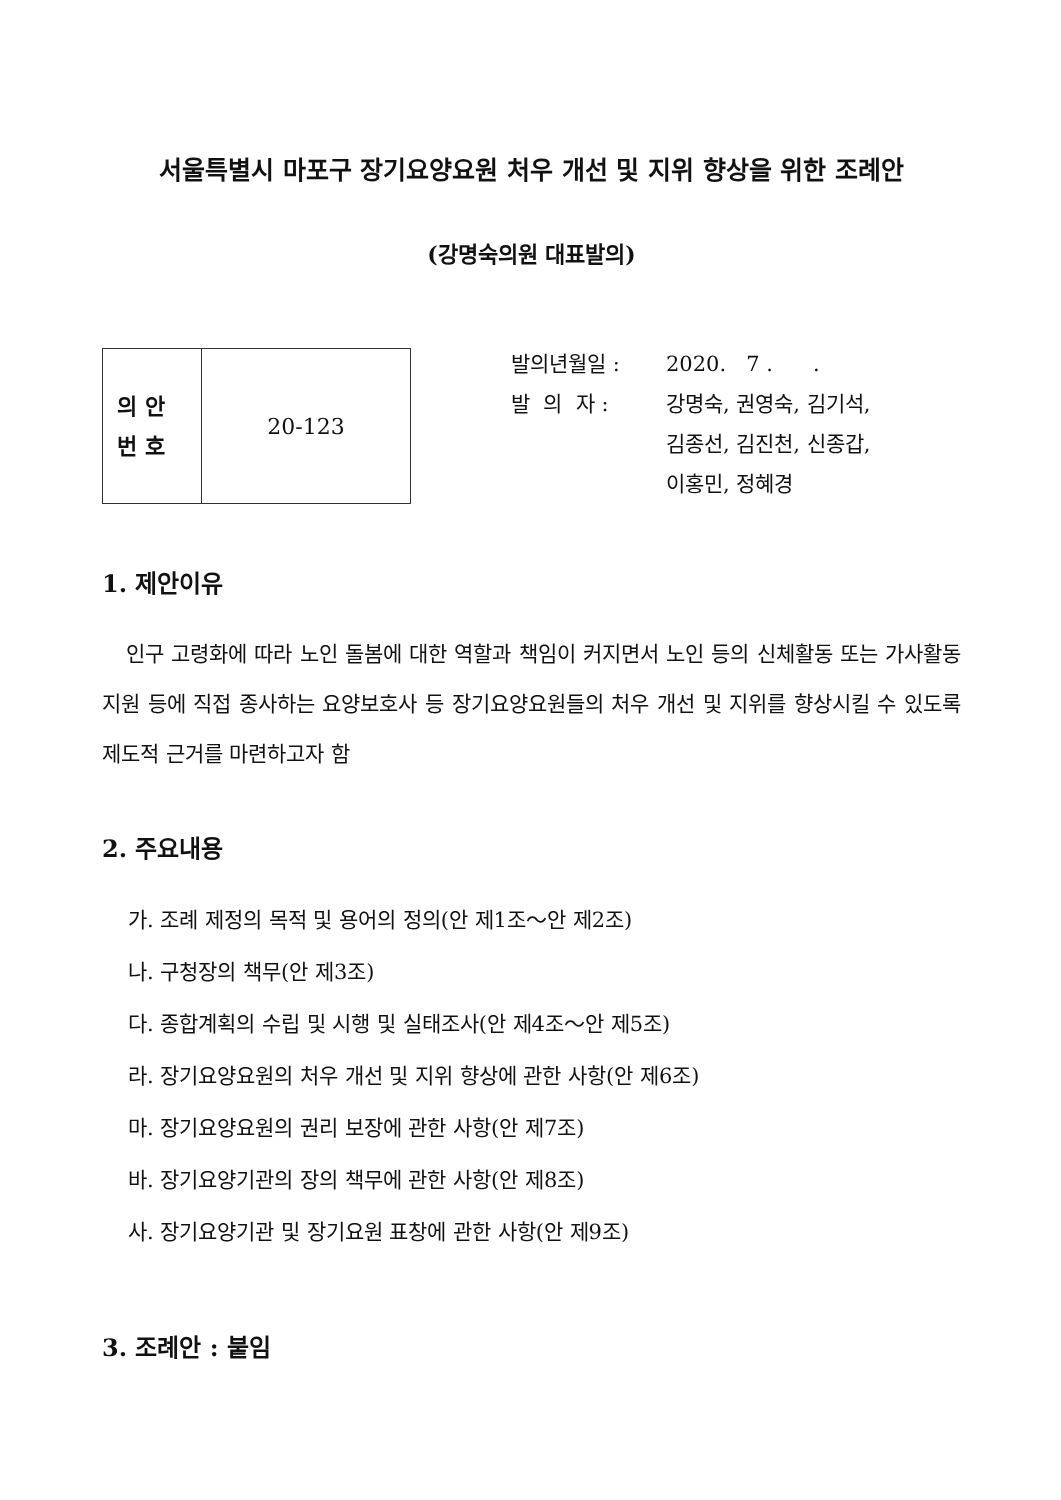서울특별시 마포구 장기요양요원 처우 개선 및 지위 향상을 위한 조례안
(강명숙의원 대표발의)
| 의 안 번 호 | 20-123 |
발의년월일 : 2020. 7 . .
발 의 자 : 강명숙, 권영숙, 김기석,
김종선, 김진천, 신종갑,
이홍민, 정혜경
1. 제안이유
인구 고령화에 따라 노인 돌봄에 대한 역할과 책임이 커지면서 노인 등의 신체활동 또는 가사활동 지원 등에 직접 종사하는 요양보호사 등 장기요양요원들의 처우 개선 및 지위를 향상시킬 수 있도록 제도적 근거를 마련하고자 함
2. 주요내용
가. 조례 제정의 목적 및 용어의 정의(안 제1조～안 제2조)
나. 구청장의 책무(안 제3조)
다. 종합계획의 수립 및 시행 및 실태조사(안 제4조～안 제5조)
라. 장기요양요원의 처우 개선 및 지위 향상에 관한 사항(안 제6조)
마. 장기요양요원의 권리 보장에 관한 사항(안 제7조)
바. 장기요양기관의 장의 책무에 관한 사항(안 제8조)
사. 장기요양기관 및 장기요원 표창에 관한 사항(안 제9조)
3. 조례안 : 붙임